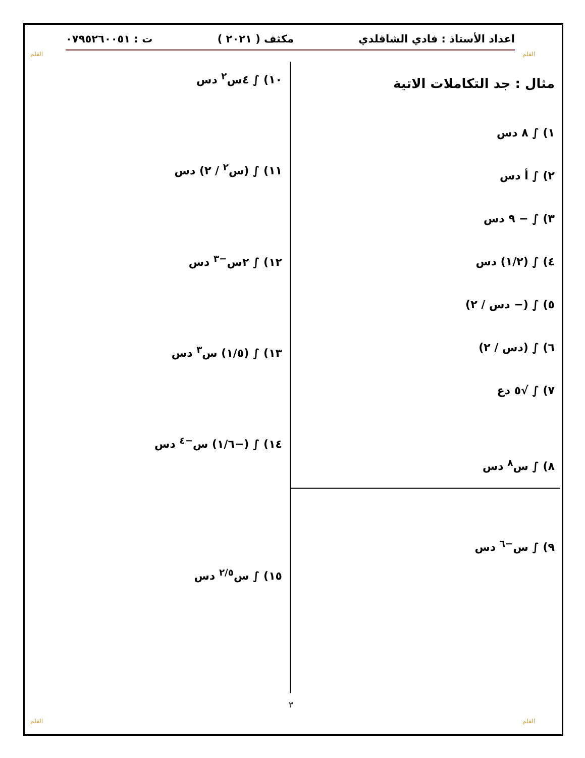القلم القلم
اعداد الأستاذ : فادي الشاقلدي مكثف ( ٢٠٢١ ) ت : ٠٧٩٥٢٦٠٠٥١
مثال : جد التكاملات الاتية
١) ∫ ٨ دس
٢) ∫ أ دس
٣) ∫ − ٩ دس
٤) ∫ (١/٢) دس
٥) ∫ (− دس / ٢)
٦) ∫ (دس / ٢)
٧) ∫ √٥ دع
٨) ∫ س<sup>٨</sup> دس
٩) ∫ س<sup>−٦</sup> دس
١٠) ∫ ٤س<sup>٢</sup> دس
١١) ∫ (س<sup>٢</sup> / ٢) دس
١٢) ∫ ٢س<sup>−٣</sup> دس
١٣) ∫ (١/٥) س<sup>٣</sup> دس
١٤) ∫ (−١/٦) س<sup>−٤</sup> دس
١٥) ∫ س<sup>٢/٥</sup> دس
٣
القلم القلم